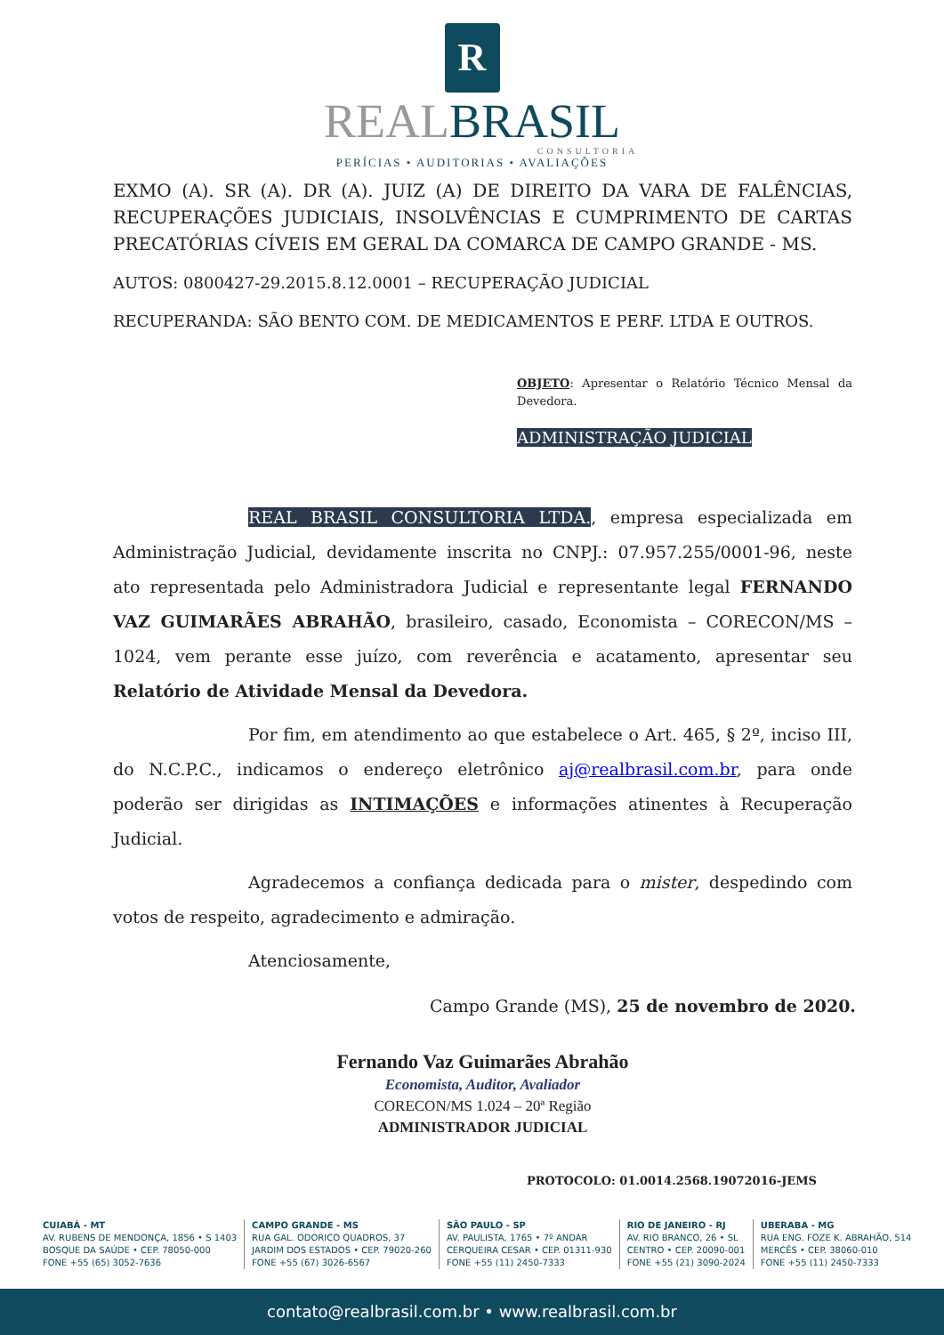R
REALBRASIL
CONSULTORIA
PERÍCIAS • AUDITORIAS • AVALIAÇÕES
EXMO (A). SR (A). DR (A). JUIZ (A) DE DIREITO DA VARA DE FALÊNCIAS, RECUPERAÇÕES JUDICIAIS, INSOLVÊNCIAS E CUMPRIMENTO DE CARTAS PRECATÓRIAS CÍVEIS EM GERAL DA COMARCA DE CAMPO GRANDE - MS.
AUTOS: 0800427-29.2015.8.12.0001 – RECUPERAÇÃO JUDICIAL
RECUPERANDA: SÃO BENTO COM. DE MEDICAMENTOS E PERF. LTDA E OUTROS.
OBJETO: Apresentar o Relatório Técnico Mensal da Devedora.
ADMINISTRAÇÃO JUDICIAL
REAL BRASIL CONSULTORIA LTDA., empresa especializada em Administração Judicial, devidamente inscrita no CNPJ.: 07.957.255/0001-96, neste ato representada pelo Administradora Judicial e representante legal FERNANDO VAZ GUIMARÃES ABRAHÃO, brasileiro, casado, Economista – CORECON/MS – 1024, vem perante esse juízo, com reverência e acatamento, apresentar seu Relatório de Atividade Mensal da Devedora.
Por fim, em atendimento ao que estabelece o Art. 465, § 2º, inciso III, do N.C.P.C., indicamos o endereço eletrônico aj@realbrasil.com.br, para onde poderão ser dirigidas as INTIMAÇÕES e informações atinentes à Recuperação Judicial.
Agradecemos a confiança dedicada para o mister, despedindo com votos de respeito, agradecimento e admiração.
Atenciosamente,
Campo Grande (MS), 25 de novembro de 2020.
Fernando Vaz Guimarães Abrahão
Economista, Auditor, Avaliador
CORECON/MS 1.024 – 20ª Região
ADMINISTRADOR JUDICIAL
PROTOCOLO: 01.0014.2568.19072016-JEMS
CUIABÁ - MT
AV. RUBENS DE MENDONÇA, 1856 • S 1403
BOSQUE DA SAÚDE • CEP. 78050-000
FONE +55 (65) 3052-7636
CAMPO GRANDE - MS
RUA GAL. ODORICO QUADROS, 37
JARDIM DOS ESTADOS • CEP. 79020-260
FONE +55 (67) 3026-6567
SÃO PAULO - SP
AV. PAULISTA, 1765 • 7º ANDAR
CERQUEIRA CESAR • CEP. 01311-930
FONE +55 (11) 2450-7333
RIO DE JANEIRO - RJ
AV. RIO BRANCO, 26 • SL
CENTRO • CEP. 20090-001
FONE +55 (21) 3090-2024
UBERABA - MG
RUA ENG. FOZE K. ABRAHÃO, 514
MERCÊS • CEP. 38060-010
FONE +55 (11) 2450-7333
contato@realbrasil.com.br • www.realbrasil.com.br